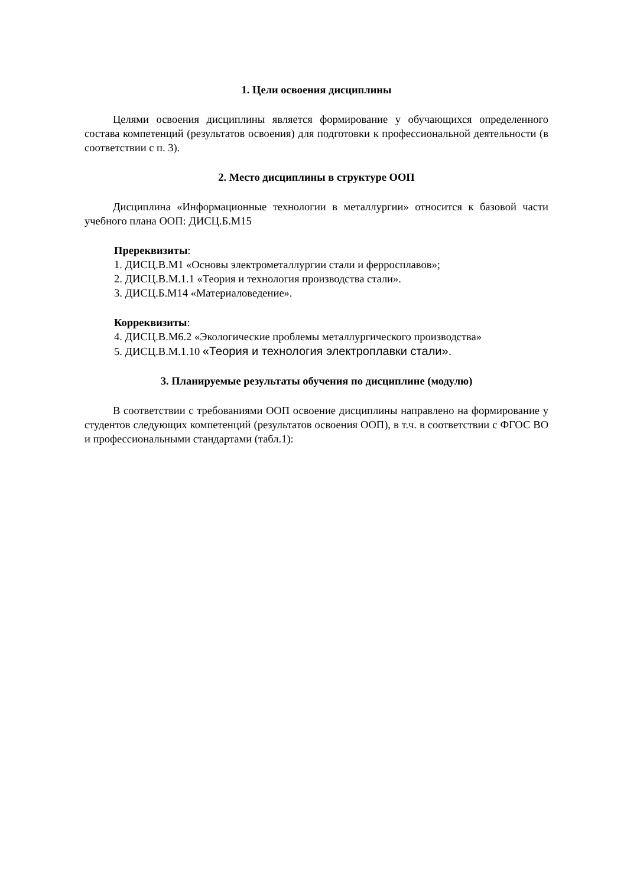1. Цели освоения дисциплины
Целями освоения дисциплины является формирование у обучающихся определенного состава компетенций (результатов освоения) для подготовки к профессиональной деятельности (в соответствии с п. 3).
2. Место дисциплины в структуре ООП
Дисциплина «Информационные технологии в металлургии» относится к базовой части учебного плана ООП: ДИСЦ.Б.М15
Пререквизиты:
1. ДИСЦ.В.М1 «Основы электрометаллургии стали и ферросплавов»;
2. ДИСЦ.В.М.1.1 «Теория и технология производства стали».
3. ДИСЦ.Б.М14 «Материаловедение».
Корреквизиты:
4. ДИСЦ.В.М6.2 «Экологические проблемы металлургического производства»
5. ДИСЦ.В.М.1.10 «Теория и технология электроплавки стали».
3. Планируемые результаты обучения по дисциплине (модулю)
В соответствии с требованиями ООП освоение дисциплины направлено на формирование у студентов следующих компетенций (результатов освоения ООП), в т.ч. в соответствии с ФГОС ВО и профессиональными стандартами (табл.1):